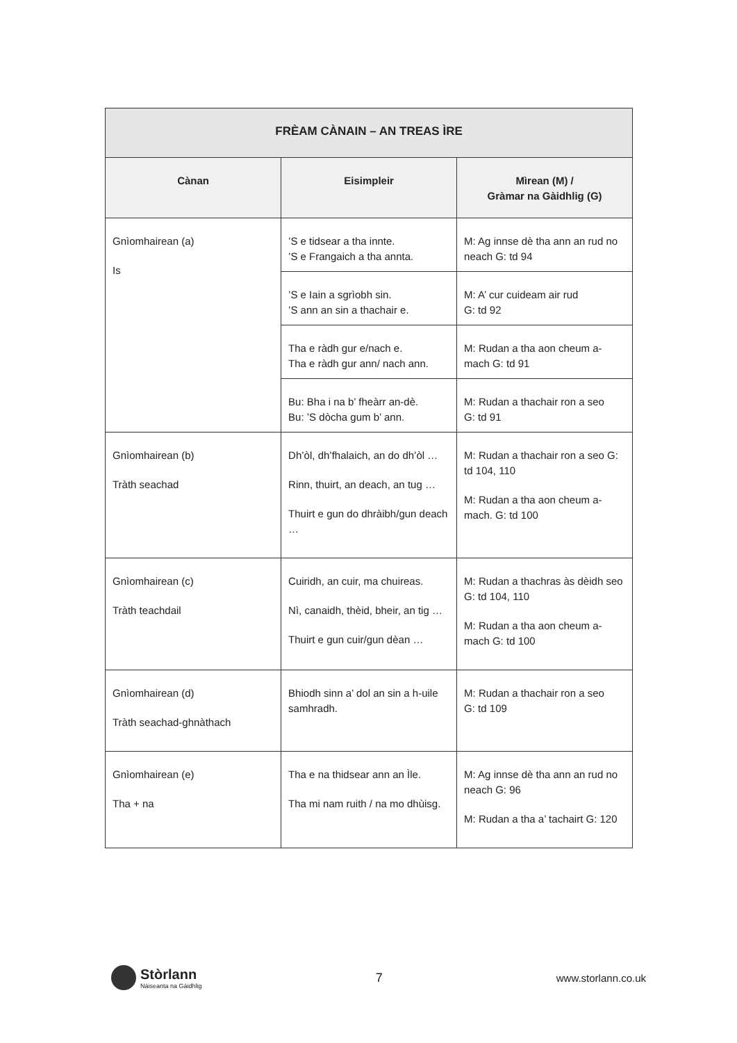| FRÈAM CÀNAIN – AN TREAS ÌRE | | |
| --- | --- | --- |
| Cànan | Eisimpleir | Mìrean (M) / Gràmar na Gàidhlig (G) |
| Gnìomhairean (a) Is | ’S e tidsear a tha innte. ’S e Frangaich a tha annta. | M: Ag innse dè tha ann an rud no neach G: td 94 |
| | ’S e Iain a sgrìobh sin. ’S ann an sin a thachair e. | M: A’ cur cuideam air rud G: td 92 |
| | Tha e ràdh gur e/nach e. Tha e ràdh gur ann/ nach ann. | M: Rudan a tha aon cheum a-mach G: td 91 |
| | Bu: Bha i na b’ fheàrr an-dè. Bu: ’S dòcha gum b’ ann. | M: Rudan a thachair ron a seo G: td 91 |
| Gnìomhairean (b) Tràth seachad | Dh’òl, dh’fhalaich, an do dh’òl … Rinn, thuirt, an deach, an tug … Thuirt e gun do dhràibh/gun deach … | M: Rudan a thachair ron a seo G: td 104, 110 M: Rudan a tha aon cheum a-mach. G: td 100 |
| Gnìomhairean (c) Tràth teachdail | Cuiridh, an cuir, ma chuireas. Nì, canaidh, thèid, bheir, an tig … Thuirt e gun cuir/gun dèan … | M: Rudan a thachras às dèidh seo G: td 104, 110 M: Rudan a tha aon cheum a-mach G: td 100 |
| Gnìomhairean (d) Tràth seachad-ghnàthach | Bhiodh sinn a’ dol an sin a h-uile samhradh. | M: Rudan a thachair ron a seo G: td 109 |
| Gnìomhairean (e) Tha + na | Tha e na thidsear ann an Ìle. Tha mi nam ruith / na mo dhùisg. | M: Ag innse dè tha ann an rud no neach G: 96 M: Rudan a tha a’ tachairt G: 120 |
Stòrlann
Nàiseanta na Gàidhlig
7
www.storlann.co.uk